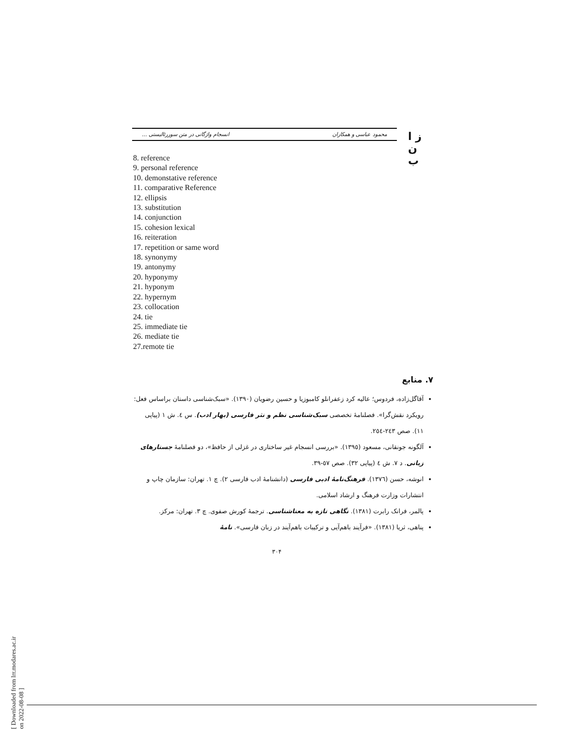ز ا ن ب
محمود عباسی و همکاران انسجام واژگانی در متن سوررئالیستی ...
8. reference
9. personal reference
10. demonstative reference
11. comparative Reference
12. ellipsis
13. substitution
14. conjunction
15. cohesion lexical
16. reiteration
17. repetition or same word
18. synonymy
19. antonymy
20. hyponymy
21. hyponym
22. hypernym
23. collocation
24. tie
25. immediate tie
26. mediate tie
27.remote tie
۷. منابع
آقاگل‌زاده، فردوس؛ عالیه کرد زعفرانلو کامبوزیا و حسین رضویان (۱۳۹۰). «سبک‌شناسی داستان براساس فعل: رویکرد نقش‌گرا». فصلنامهٔ تخصصی سبک‌شناسی نظم و نثر فارسی (بهار ادب). س ٤. ش ۱ (پیاپی ۱۱). صص ۲٤۳-۲٥٤.
آلگونه جونقانی، مسعود (۱۳۹٥). «بررسی انسجام غیر ساختاری در غزلی از حافظ»، دو فصلنامهٔ جستارهای زبانی. د ۷. ش ٤ (پیاپی ۳۲). صص ٥۷-۳۹.
انوشه، حسن (۱۳۷٦). فرهنگ‌نامهٔ ادبی فارسی (دانشنامهٔ ادب فارسی ۲). چ ۱. تهران: سازمان چاپ و انتشارات وزارت فرهنگ و ارشاد اسلامی.
پالمر، فرانک رابرت (۱۳۸۱). نگاهی تازه به معناشناسی. ترجمهٔ کورش صفوی. چ ۳. تهران: مرکز.
پناهی، ثریا (۱۳۸۱). «فرآیند باهم‌آیی و ترکیبات باهم‌آیند در زبان فارسی». نامهٔ
۳۰۴
[ Downloaded from lrr.modares.ac.ir on 2022-08-08 ]